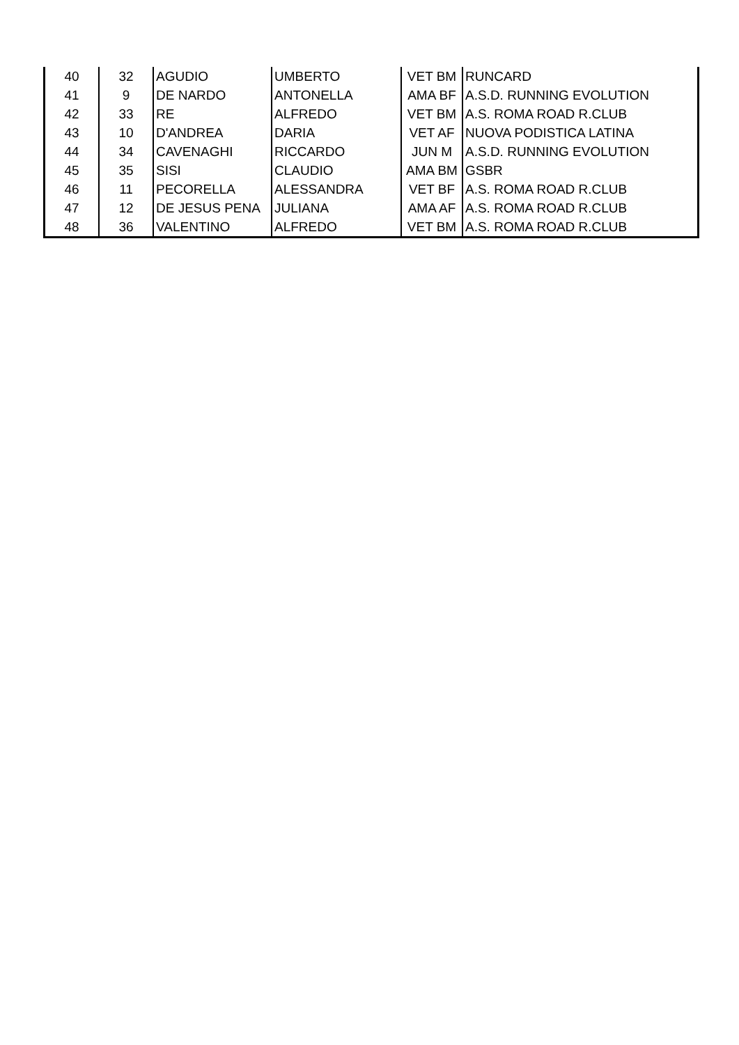| 40 | 32 | AGUDIO | UMBERTO | VET BM | RUNCARD |
| 41 | 9 | DE NARDO | ANTONELLA | AMA BF | A.S.D. RUNNING EVOLUTION |
| 42 | 33 | RE | ALFREDO | VET BM | A.S. ROMA ROAD R.CLUB |
| 43 | 10 | D'ANDREA | DARIA | VET AF | NUOVA PODISTICA LATINA |
| 44 | 34 | CAVENAGHI | RICCARDO | JUN M | A.S.D. RUNNING EVOLUTION |
| 45 | 35 | SISI | CLAUDIO | AMA BM | GSBR |
| 46 | 11 | PECORELLA | ALESSANDRA | VET BF | A.S. ROMA ROAD R.CLUB |
| 47 | 12 | DE JESUS PENA | JULIANA | AMA AF | A.S. ROMA ROAD R.CLUB |
| 48 | 36 | VALENTINO | ALFREDO | VET BM | A.S. ROMA ROAD R.CLUB |